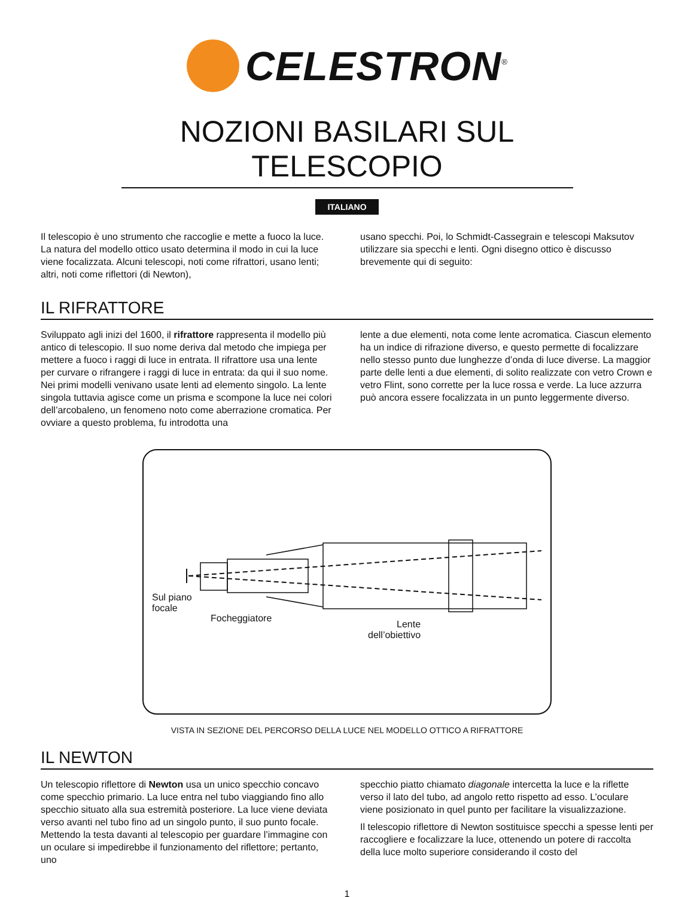CELESTRON<sup>®</sup>
NOZIONI BASILARI SUL TELESCOPIO
ITALIANO
Il telescopio è uno strumento che raccoglie e mette a fuoco la luce. La natura del modello ottico usato determina il modo in cui la luce viene focalizzata. Alcuni telescopi, noti come rifrattori, usano lenti; altri, noti come riflettori (di Newton),
usano specchi. Poi, lo Schmidt-Cassegrain e telescopi Maksutov utilizzare sia specchi e lenti. Ogni disegno ottico è discusso brevemente qui di seguito:
IL RIFRATTORE
Sviluppato agli inizi del 1600, il rifrattore rappresenta il modello più antico di telescopio. Il suo nome deriva dal metodo che impiega per mettere a fuoco i raggi di luce in entrata. Il rifrattore usa una lente per curvare o rifrangere i raggi di luce in entrata: da qui il suo nome. Nei primi modelli venivano usate lenti ad elemento singolo. La lente singola tuttavia agisce come un prisma e scompone la luce nei colori dell’arcobaleno, un fenomeno noto come aberrazione cromatica. Per ovviare a questo problema, fu introdotta una
lente a due elementi, nota come lente acromatica. Ciascun elemento ha un indice di rifrazione diverso, e questo permette di focalizzare nello stesso punto due lunghezze d’onda di luce diverse. La maggior parte delle lenti a due elementi, di solito realizzate con vetro Crown e vetro Flint, sono corrette per la luce rossa e verde. La luce azzurra può ancora essere focalizzata in un punto leggermente diverso.
Sul piano
focale
Focheggiatore
Lente
dell’obiettivo
VISTA IN SEZIONE DEL PERCORSO DELLA LUCE NEL MODELLO OTTICO A RIFRATTORE
IL NEWTON
Un telescopio riflettore di Newton usa un unico specchio concavo come specchio primario. La luce entra nel tubo viaggiando fino allo specchio situato alla sua estremità posteriore. La luce viene deviata verso avanti nel tubo fino ad un singolo punto, il suo punto focale. Mettendo la testa davanti al telescopio per guardare l’immagine con un oculare si impedirebbe il funzionamento del riflettore; pertanto, uno
specchio piatto chiamato diagonale intercetta la luce e la riflette verso il lato del tubo, ad angolo retto rispetto ad esso. L’oculare viene posizionato in quel punto per facilitare la visualizzazione.
Il telescopio riflettore di Newton sostituisce specchi a spesse lenti per raccogliere e focalizzare la luce, ottenendo un potere di raccolta della luce molto superiore considerando il costo del
1